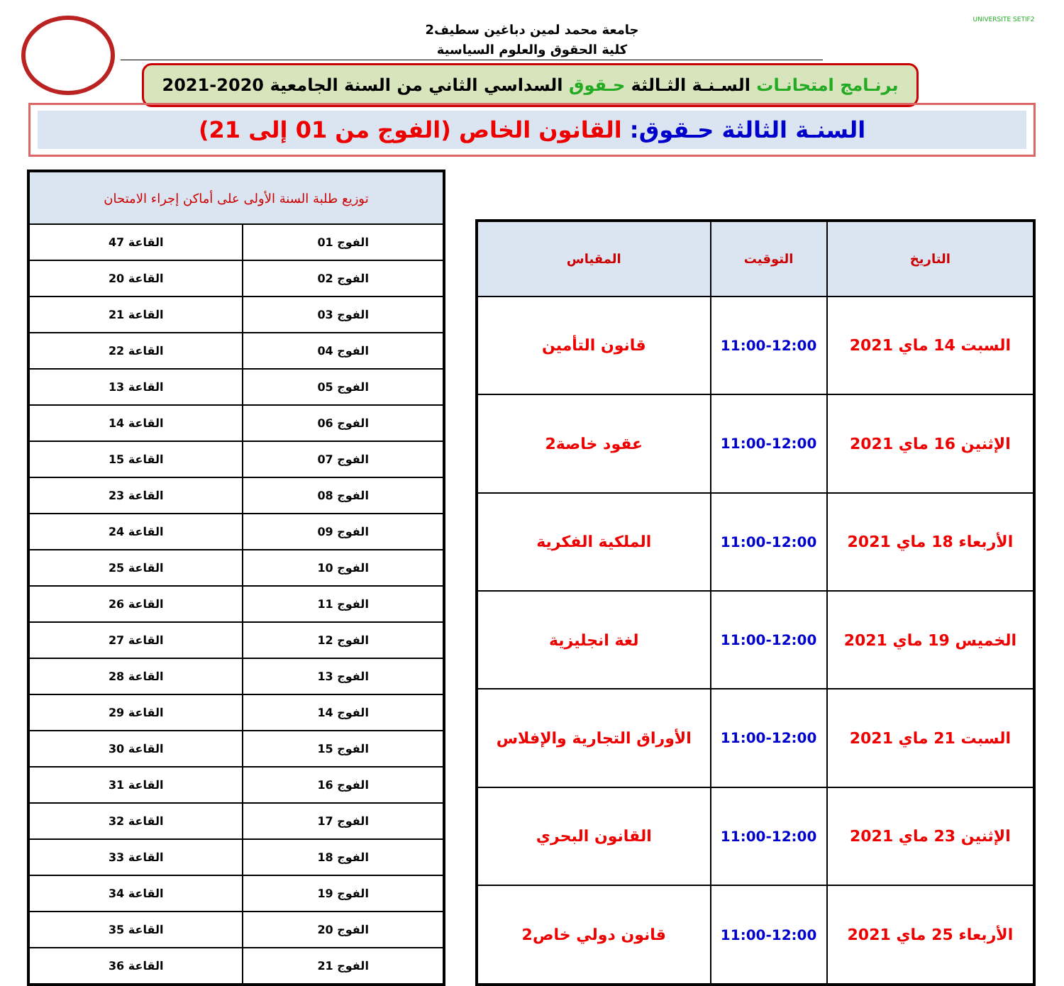UNIVERSITE SETIF2
جامعة محمد لمين دباغين سطيف2
كلية الحقوق والعلوم السياسية
برنـامج امتحانـات السـنـة الثـالثة حـقوق السداسي الثاني من السنة الجامعية 2020-2021
السنـة الثالثة حـقوق: القانون الخاص (الفوج من 01 إلى 21)
| التاريخ | التوقيت | المقياس |
| --- | --- | --- |
| السبت 14 ماي 2021 | 11:00-12:00 | قانون التأمين |
| الإثنين 16 ماي 2021 | 11:00-12:00 | عقود خاصة2 |
| الأربعاء 18 ماي 2021 | 11:00-12:00 | الملكية الفكرية |
| الخميس 19 ماي 2021 | 11:00-12:00 | لغة انجليزية |
| السبت 21 ماي 2021 | 11:00-12:00 | الأوراق التجارية والإفلاس |
| الإثنين 23 ماي 2021 | 11:00-12:00 | القانون البحري |
| الأربعاء 25 ماي 2021 | 11:00-12:00 | قانون دولي خاص2 |
| توزيع طلبة السنة الأولى على أماكن إجراء الامتحان | |
| --- | --- |
| الفوج 01 | القاعة 47 |
| الفوج 02 | القاعة 20 |
| الفوج 03 | القاعة 21 |
| الفوج 04 | القاعة 22 |
| الفوج 05 | القاعة 13 |
| الفوج 06 | القاعة 14 |
| الفوج 07 | القاعة 15 |
| الفوج 08 | القاعة 23 |
| الفوج 09 | القاعة 24 |
| الفوج 10 | القاعة 25 |
| الفوج 11 | القاعة 26 |
| الفوج 12 | القاعة 27 |
| الفوج 13 | القاعة 28 |
| الفوج 14 | القاعة 29 |
| الفوج 15 | القاعة 30 |
| الفوج 16 | القاعة 31 |
| الفوج 17 | القاعة 32 |
| الفوج 18 | القاعة 33 |
| الفوج 19 | القاعة 34 |
| الفوج 20 | القاعة 35 |
| الفوج 21 | القاعة 36 |